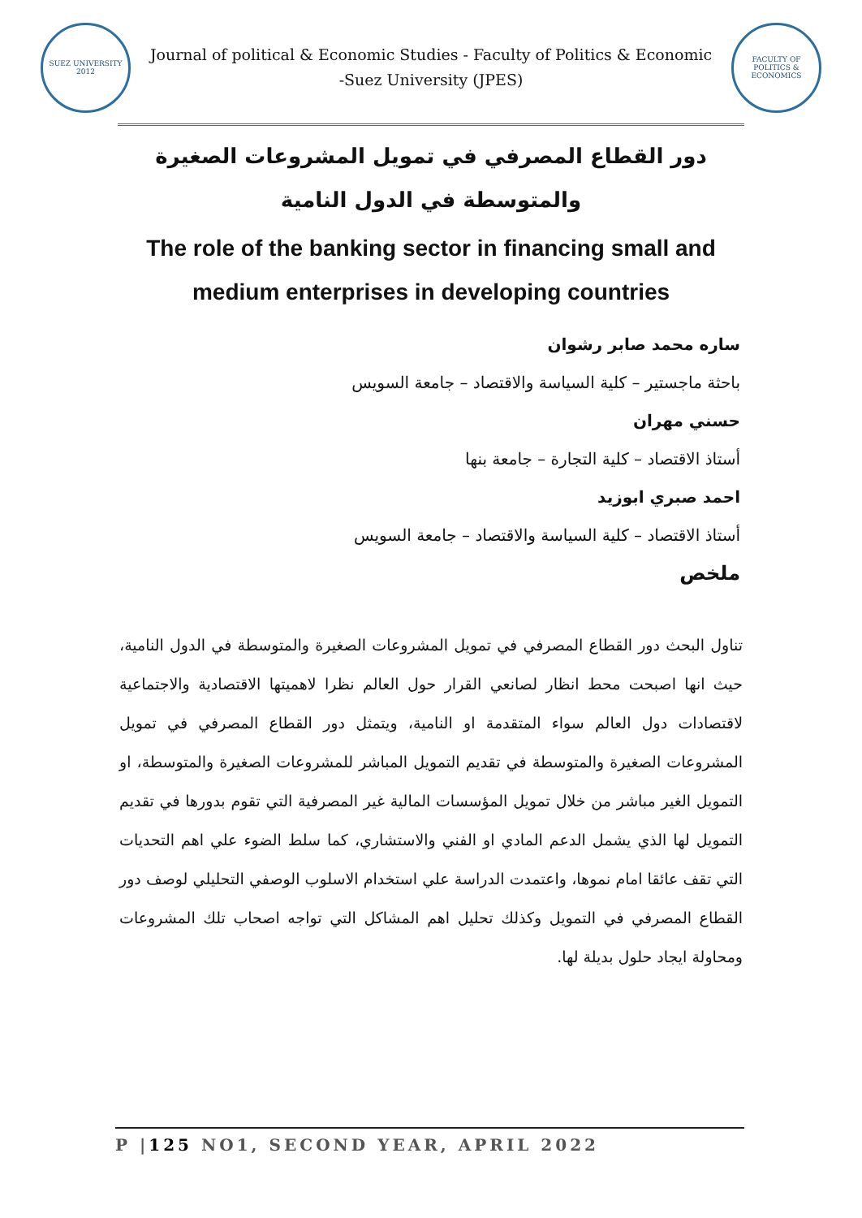SUEZ UNIVERSITY
2012
Journal of political & Economic Studies - Faculty of Politics & Economic -Suez University (JPES)
FACULTY OF POLITICS & ECONOMICS
دور القطاع المصرفي في تمويل المشروعات الصغيرة والمتوسطة في الدول النامية
The role of the banking sector in financing small and medium enterprises in developing countries
ساره محمد صابر رشوان
باحثة ماجستير – كلية السياسة والاقتصاد – جامعة السويس
حسني مهران
أستاذ الاقتصاد – كلية التجارة – جامعة بنها
احمد صبري ابوزيد
أستاذ الاقتصاد – كلية السياسة والاقتصاد – جامعة السويس
ملخص
تناول البحث دور القطاع المصرفي في تمويل المشروعات الصغيرة والمتوسطة في الدول النامية، حيث انها اصبحت محط انظار لصانعي القرار حول العالم نظرا لاهميتها الاقتصادية والاجتماعية لاقتصادات دول العالم سواء المتقدمة او النامية، ويتمثل دور القطاع المصرفي في تمويل المشروعات الصغيرة والمتوسطة في تقديم التمويل المباشر للمشروعات الصغيرة والمتوسطة، او التمويل الغير مباشر من خلال تمويل المؤسسات المالية غير المصرفية التي تقوم بدورها في تقديم التمويل لها الذي يشمل الدعم المادي او الفني والاستشاري، كما سلط الضوء علي اهم التحديات التي تقف عائقا امام نموها، واعتمدت الدراسة علي استخدام الاسلوب الوصفي التحليلي لوصف دور القطاع المصرفي في التمويل وكذلك تحليل اهم المشاكل التي تواجه اصحاب تلك المشروعات ومحاولة ايجاد حلول بديلة لها.
P |125 NO1, SECOND YEAR, APRIL 2022